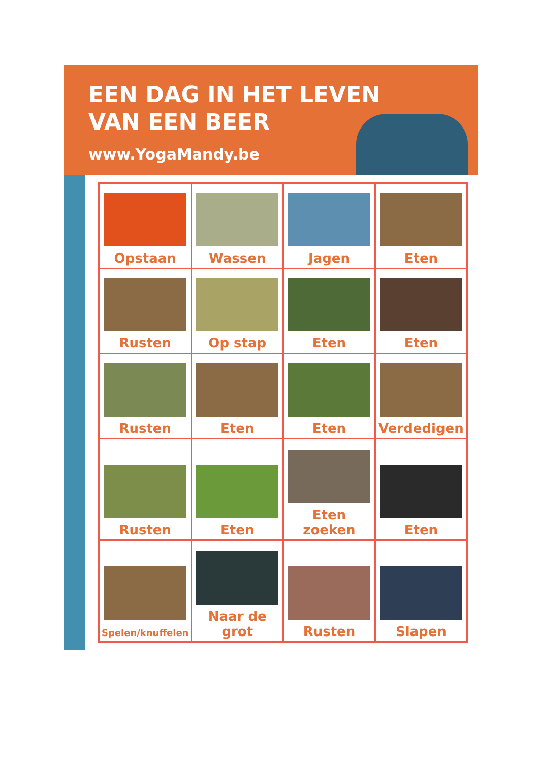EEN DAG IN HET LEVEN
VAN EEN BEER
www.YogaMandy.be
| Opstaan | Wassen | Jagen | Eten |
| Rusten | Op stap | Eten | Eten |
| Rusten | Eten | Eten | Verdedigen |
| Rusten | Eten | Eten zoeken | Eten |
| Spelen/knuffelen | Naar de grot | Rusten | Slapen |